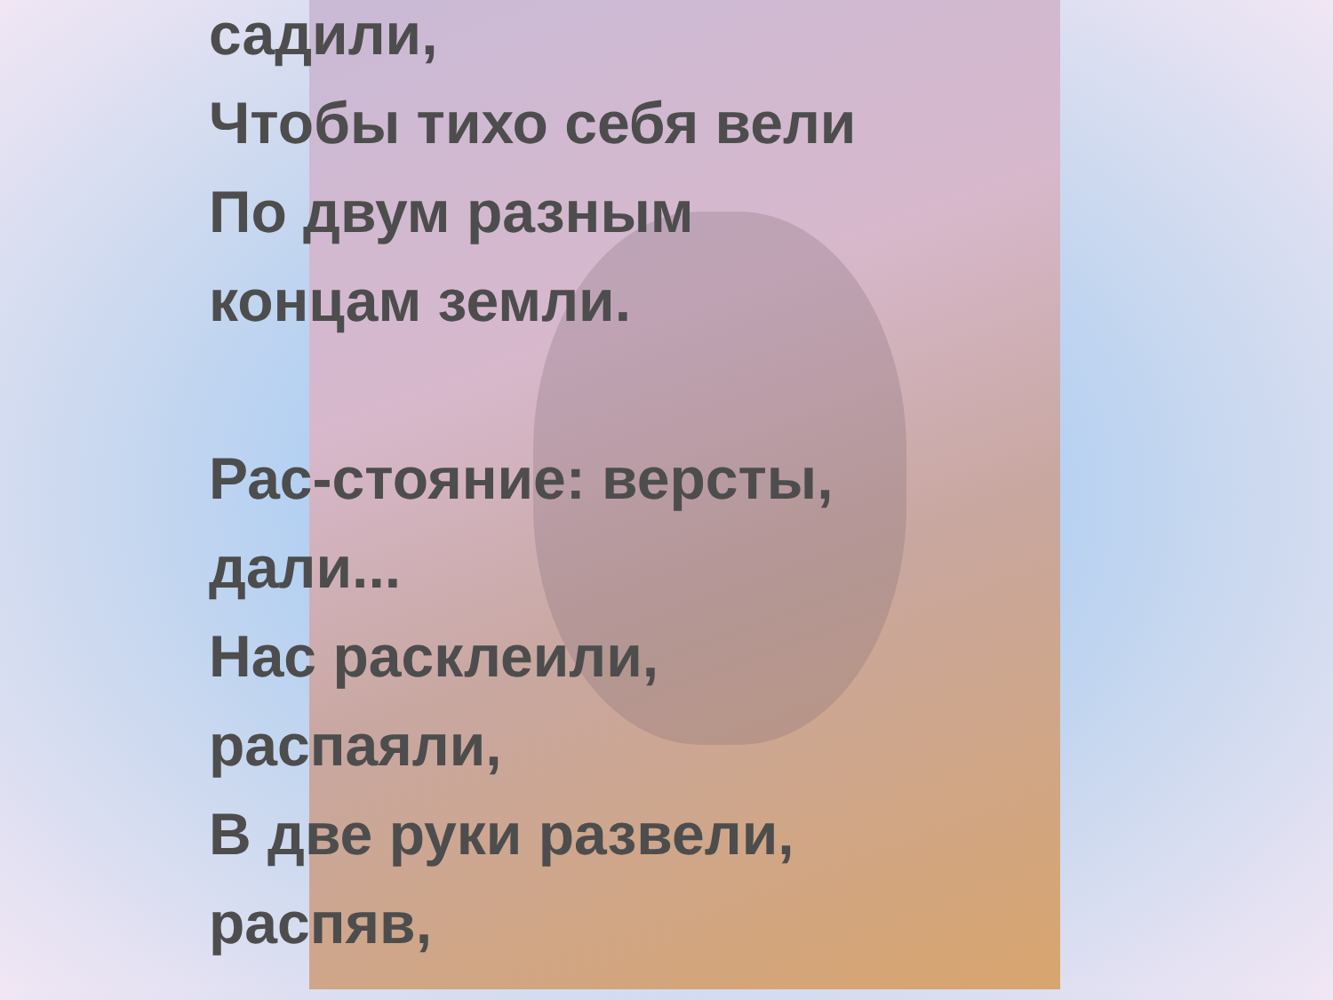садили,
Чтобы тихо себя вели
По двум разным
концам земли.
Рас-стояние: версты,
дали...
Нас расклеили,
распаяли,
В две руки развели,
распяв,